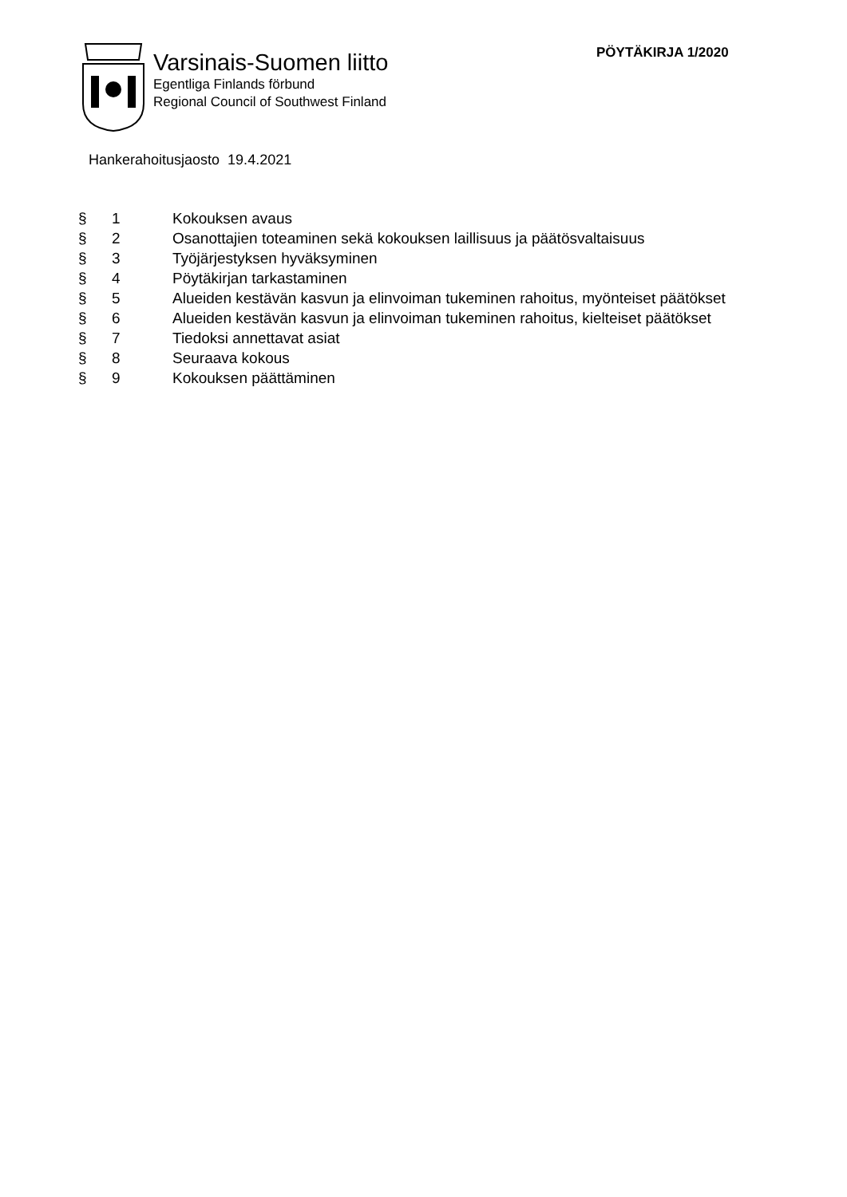Varsinais-Suomen liitto
Egentliga Finlands förbund
Regional Council of Southwest Finland
PÖYTÄKIRJA 1/2020
Hankerahoitusjaosto 19.4.2021
| § | 1 | Kokouksen avaus |
| § | 2 | Osanottajien toteaminen sekä kokouksen laillisuus ja päätösvaltaisuus |
| § | 3 | Työjärjestyksen hyväksyminen |
| § | 4 | Pöytäkirjan tarkastaminen |
| § | 5 | Alueiden kestävän kasvun ja elinvoiman tukeminen rahoitus, myönteiset päätökset |
| § | 6 | Alueiden kestävän kasvun ja elinvoiman tukeminen rahoitus, kielteiset päätökset |
| § | 7 | Tiedoksi annettavat asiat |
| § | 8 | Seuraava kokous |
| § | 9 | Kokouksen päättäminen |